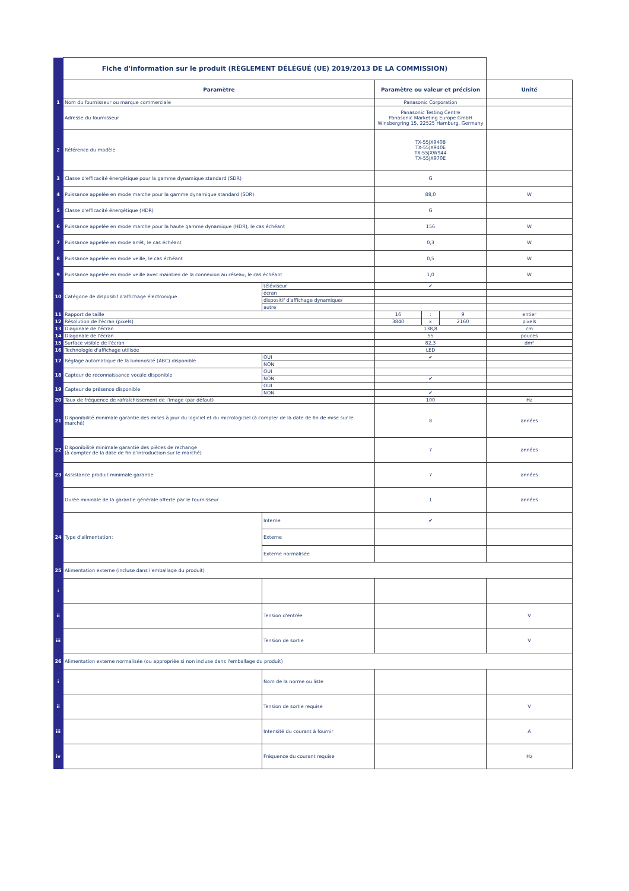| | Fiche d'information sur le produit (RÈGLEMENT DÉLÉGUÉ (UE) 2019/2013 DE LA COMMISSION) | | | | | |
| | Paramètre | | Paramètre ou valeur et précision | | | Unité |
| 1 | Nom du fournisseur ou marque commerciale | | Panasonic Corporation | | | |
| | Adresse du fournisseur | | Panasonic Testing Centre Panasonic Marketing Europe GmbH Winsbergring 15, 22525 Hamburg, Germany | | | |
| 2 | Référence du modèle | | TX-55JX940B TX-55JX940E TX-55JXW944 TX-55JX970E | | | |
| 3 | Classe d'efficacité énergétique pour la gamme dynamique standard (SDR) | | G | | | |
| 4 | Puissance appelée en mode marche pour la gamme dynamique standard (SDR) | | 88,0 | | | W |
| 5 | Classe d'efficacité énergétique (HDR) | | G | | | |
| 6 | Puissance appelée en mode marche pour la haute gamme dynamique (HDR), le cas échéant | | 156 | | | W |
| 7 | Puissance appelée en mode arrêt, le cas échéant | | 0,3 | | | W |
| 8 | Puissance appelée en mode veille, le cas échéant | | 0,5 | | | W |
| 9 | Puissance appelée en mode veille avec maintien de la connexion au réseau, le cas échéant | | 1,0 | | | W |
| 10 | Catégorie de dispositif d'affichage électronique | téléviseur | ✔ | | | |
| | | écran | | | | |
| | | dispositif d'affichage dynamique/ | | | | |
| | | autre | | | | |
| 11 | Rapport de taille | | 16 | : | 9 | entier |
| 12 | Résolution de l'écran (pixels) | | 3840 | x | 2160 | pixels |
| 13 | Diagonale de l'écran | | 138,8 | | | cm |
| 14 | Diagonale de l'écran | | 55 | | | pouces |
| 15 | Surface visible de l'écran | | 82,3 | | | dm² |
| 16 | Technologie d'affichage utilisée | | LED | | | |
| 17 | Réglage automatique de la luminosité (ABC) disponible | OUI | ✔ | | | |
| | | NON | | | | |
| 18 | Capteur de reconnaissance vocale disponible | OUI | | | | |
| | | NON | ✔ | | | |
| 19 | Capteur de présence disponible | OUI | | | | |
| | | NON | ✔ | | | |
| 20 | Taux de fréquence de rafraîchissement de l'image (par défaut) | | 100 | | | Hz |
| 21 | Disponibilité minimale garantie des mises à jour du logiciel et du micrologiciel (à compter de la date de fin de mise sur le marché) | | 8 | | | années |
| 22 | Disponibilité minimale garantie des pièces de rechange (à compter de la date de fin d'introduction sur le marché) | | 7 | | | années |
| 23 | Assistance produit minimale garantie | | 7 | | | années |
| | Durée mininale de la garantie générale offerte par le fournisseur | | 1 | | | années |
| 24 | Type d'alimentation: | Interne | ✔ | | | |
| | | Externe | | | | |
| | | Externe normalisée | | | | |
| 25 | Alimentation externe (incluse dans l'emballage du produit) | | | | | |
| i | | | | | | |
| ii | | Tension d'entrée | | | | V |
| iii | | Tension de sortie | | | | V |
| 26 | Alimentation externe normalisée (ou appropriée si non incluse dans l'emballage du produit) | | | | | |
| i | | Nom de la norme ou liste | | | | |
| ii | | Tension de sortie requise | | | | V |
| iii | | Intensité du courant à fournir | | | | A |
| iv | | Fréquence du courant requise | | | | Hz |